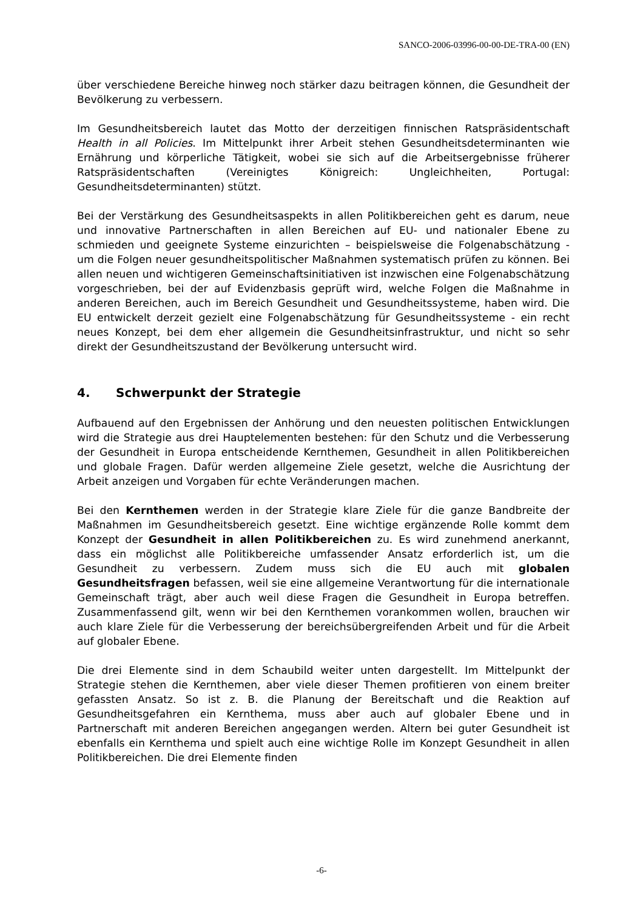SANCO-2006-03996-00-00-DE-TRA-00 (EN)
über verschiedene Bereiche hinweg noch stärker dazu beitragen können, die Gesundheit der Bevölkerung zu verbessern.
Im Gesundheitsbereich lautet das Motto der derzeitigen finnischen Ratspräsidentschaft Health in all Policies. Im Mittelpunkt ihrer Arbeit stehen Gesundheitsdeterminanten wie Ernährung und körperliche Tätigkeit, wobei sie sich auf die Arbeitsergebnisse früherer Ratspräsidentschaften (Vereinigtes Königreich: Ungleichheiten, Portugal: Gesundheitsdeterminanten) stützt.
Bei der Verstärkung des Gesundheitsaspekts in allen Politikbereichen geht es darum, neue und innovative Partnerschaften in allen Bereichen auf EU- und nationaler Ebene zu schmieden und geeignete Systeme einzurichten – beispielsweise die Folgenabschätzung - um die Folgen neuer gesundheitspolitischer Maßnahmen systematisch prüfen zu können. Bei allen neuen und wichtigeren Gemeinschaftsinitiativen ist inzwischen eine Folgenabschätzung vorgeschrieben, bei der auf Evidenzbasis geprüft wird, welche Folgen die Maßnahme in anderen Bereichen, auch im Bereich Gesundheit und Gesundheitssysteme, haben wird. Die EU entwickelt derzeit gezielt eine Folgenabschätzung für Gesundheitssysteme - ein recht neues Konzept, bei dem eher allgemein die Gesundheitsinfrastruktur, und nicht so sehr direkt der Gesundheitszustand der Bevölkerung untersucht wird.
4. Schwerpunkt der Strategie
Aufbauend auf den Ergebnissen der Anhörung und den neuesten politischen Entwicklungen wird die Strategie aus drei Hauptelementen bestehen: für den Schutz und die Verbesserung der Gesundheit in Europa entscheidende Kernthemen, Gesundheit in allen Politikbereichen und globale Fragen. Dafür werden allgemeine Ziele gesetzt, welche die Ausrichtung der Arbeit anzeigen und Vorgaben für echte Veränderungen machen.
Bei den Kernthemen werden in der Strategie klare Ziele für die ganze Bandbreite der Maßnahmen im Gesundheitsbereich gesetzt. Eine wichtige ergänzende Rolle kommt dem Konzept der Gesundheit in allen Politikbereichen zu. Es wird zunehmend anerkannt, dass ein möglichst alle Politikbereiche umfassender Ansatz erforderlich ist, um die Gesundheit zu verbessern. Zudem muss sich die EU auch mit globalen Gesundheitsfragen befassen, weil sie eine allgemeine Verantwortung für die internationale Gemeinschaft trägt, aber auch weil diese Fragen die Gesundheit in Europa betreffen. Zusammenfassend gilt, wenn wir bei den Kernthemen vorankommen wollen, brauchen wir auch klare Ziele für die Verbesserung der bereichsübergreifenden Arbeit und für die Arbeit auf globaler Ebene.
Die drei Elemente sind in dem Schaubild weiter unten dargestellt. Im Mittelpunkt der Strategie stehen die Kernthemen, aber viele dieser Themen profitieren von einem breiter gefassten Ansatz. So ist z. B. die Planung der Bereitschaft und die Reaktion auf Gesundheitsgefahren ein Kernthema, muss aber auch auf globaler Ebene und in Partnerschaft mit anderen Bereichen angegangen werden. Altern bei guter Gesundheit ist ebenfalls ein Kernthema und spielt auch eine wichtige Rolle im Konzept Gesundheit in allen Politikbereichen. Die drei Elemente finden
-6-